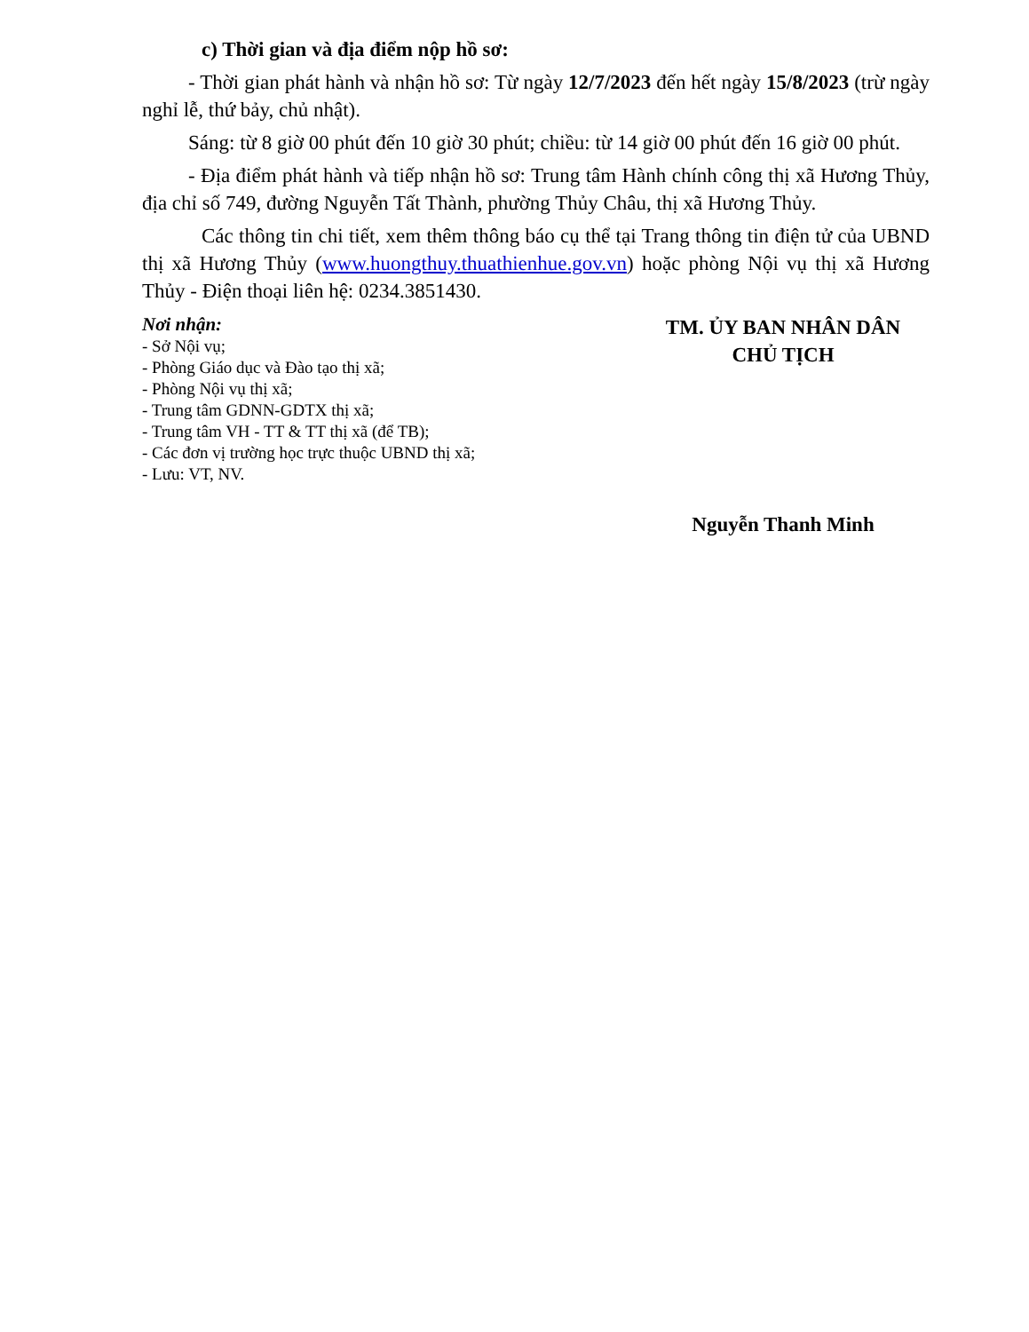c) Thời gian và địa điểm nộp hồ sơ:
- Thời gian phát hành và nhận hồ sơ: Từ ngày 12/7/2023 đến hết ngày 15/8/2023 (trừ ngày nghỉ lễ, thứ bảy, chủ nhật).
Sáng: từ 8 giờ 00 phút đến 10 giờ 30 phút; chiều: từ 14 giờ 00 phút đến 16 giờ 00 phút.
- Địa điểm phát hành và tiếp nhận hồ sơ: Trung tâm Hành chính công thị xã Hương Thủy, địa chỉ số 749, đường Nguyễn Tất Thành, phường Thủy Châu, thị xã Hương Thủy.
Các thông tin chi tiết, xem thêm thông báo cụ thể tại Trang thông tin điện tử của UBND thị xã Hương Thủy (www.huongthuy.thuathienhue.gov.vn) hoặc phòng Nội vụ thị xã Hương Thủy - Điện thoại liên hệ: 0234.3851430.
Nơi nhận:
- Sở Nội vụ;
- Phòng Giáo dục và Đào tạo thị xã;
- Phòng Nội vụ thị xã;
- Trung tâm GDNN-GDTX thị xã;
- Trung tâm VH - TT & TT thị xã (để TB);
- Các đơn vị trường học trực thuộc UBND thị xã;
- Lưu: VT, NV.
TM. ỦY BAN NHÂN DÂN
CHỦ TỊCH
Nguyễn Thanh Minh